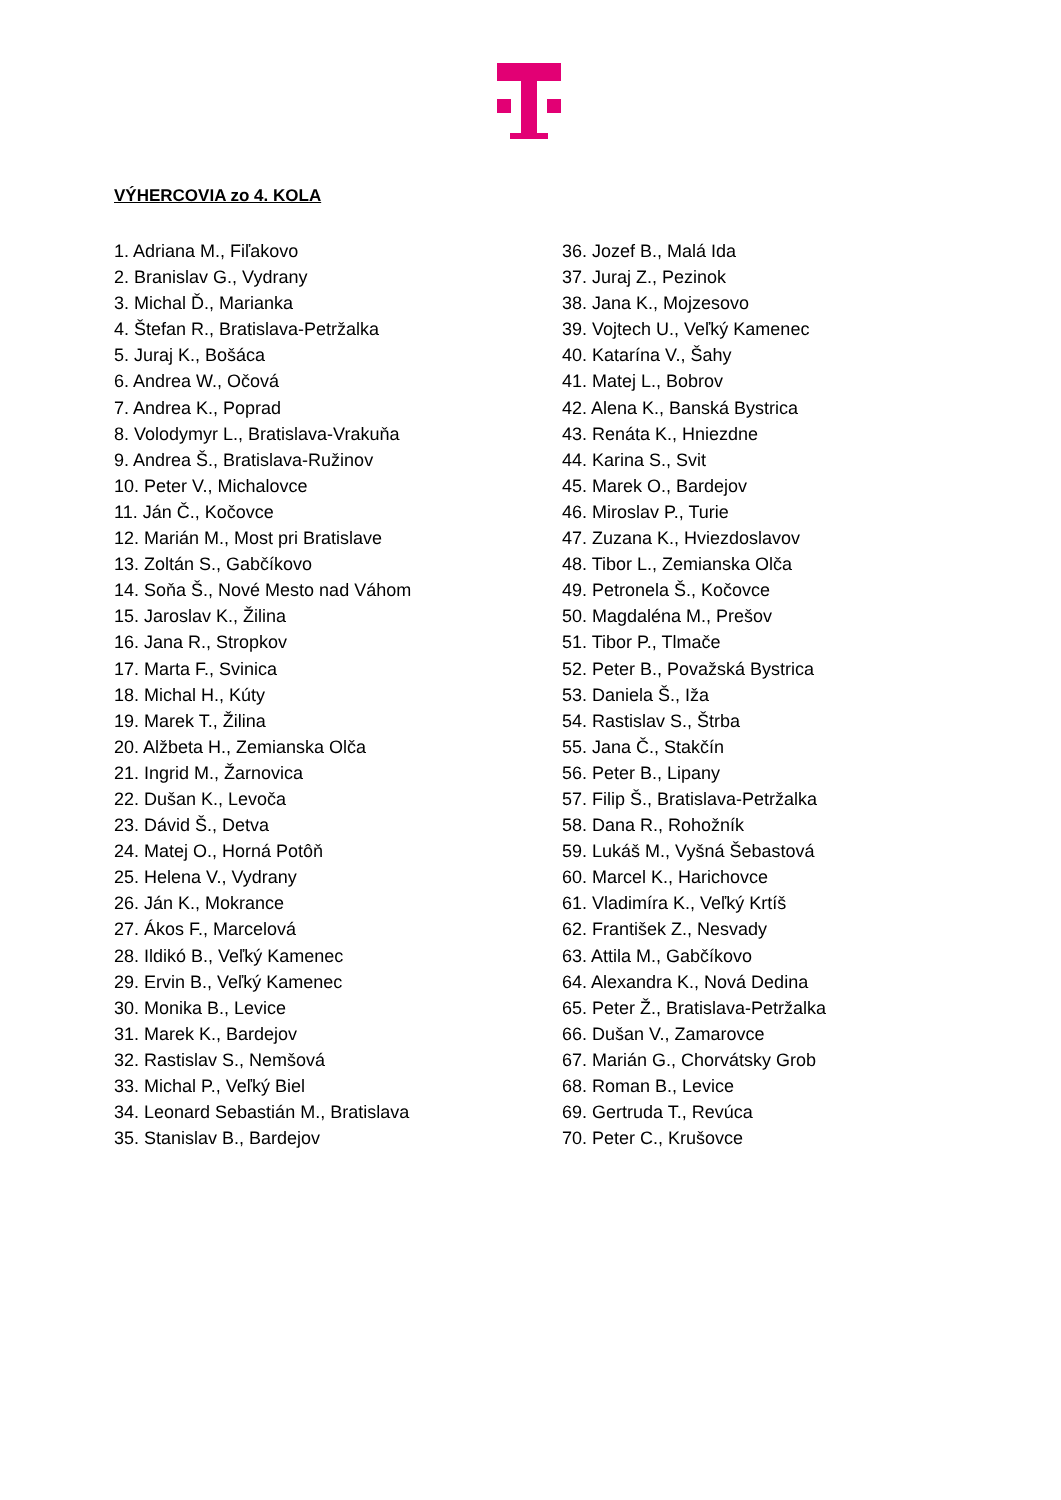VÝHERCOVIA zo 4. KOLA
1. Adriana M., Fiľakovo
2. Branislav G., Vydrany
3. Michal Ď., Marianka
4. Štefan R., Bratislava-Petržalka
5. Juraj K., Bošáca
6. Andrea W., Očová
7. Andrea K., Poprad
8. Volodymyr L., Bratislava-Vrakuňa
9. Andrea Š., Bratislava-Ružinov
10. Peter V., Michalovce
11. Ján Č., Kočovce
12. Marián M., Most pri Bratislave
13. Zoltán S., Gabčíkovo
14. Soňa Š., Nové Mesto nad Váhom
15. Jaroslav K., Žilina
16. Jana R., Stropkov
17. Marta F., Svinica
18. Michal H., Kúty
19. Marek T., Žilina
20. Alžbeta H., Zemianska Olča
21. Ingrid M., Žarnovica
22. Dušan K., Levoča
23. Dávid Š., Detva
24. Matej O., Horná Potôň
25. Helena V., Vydrany
26. Ján K., Mokrance
27. Ákos F., Marcelová
28. Ildikó B., Veľký Kamenec
29. Ervin B., Veľký Kamenec
30. Monika B., Levice
31. Marek K., Bardejov
32. Rastislav S., Nemšová
33. Michal P., Veľký Biel
34. Leonard Sebastián M., Bratislava
35. Stanislav B., Bardejov
36. Jozef B., Malá Ida
37. Juraj Z., Pezinok
38. Jana K., Mojzesovo
39. Vojtech U., Veľký Kamenec
40. Katarína V., Šahy
41. Matej L., Bobrov
42. Alena K., Banská Bystrica
43. Renáta K., Hniezdne
44. Karina S., Svit
45. Marek O., Bardejov
46. Miroslav P., Turie
47. Zuzana K., Hviezdoslavov
48. Tibor L., Zemianska Olča
49. Petronela Š., Kočovce
50. Magdaléna M., Prešov
51. Tibor P., Tlmače
52. Peter B., Považská Bystrica
53. Daniela Š., Iža
54. Rastislav S., Štrba
55. Jana Č., Stakčín
56. Peter B., Lipany
57. Filip Š., Bratislava-Petržalka
58. Dana R., Rohožník
59. Lukáš M., Vyšná Šebastová
60. Marcel K., Harichovce
61. Vladimíra K., Veľký Krtíš
62. František Z., Nesvady
63. Attila M., Gabčíkovo
64. Alexandra K., Nová Dedina
65. Peter Ž., Bratislava-Petržalka
66. Dušan V., Zamarovce
67. Marián G., Chorvátsky Grob
68. Roman B., Levice
69. Gertruda T., Revúca
70. Peter C., Krušovce